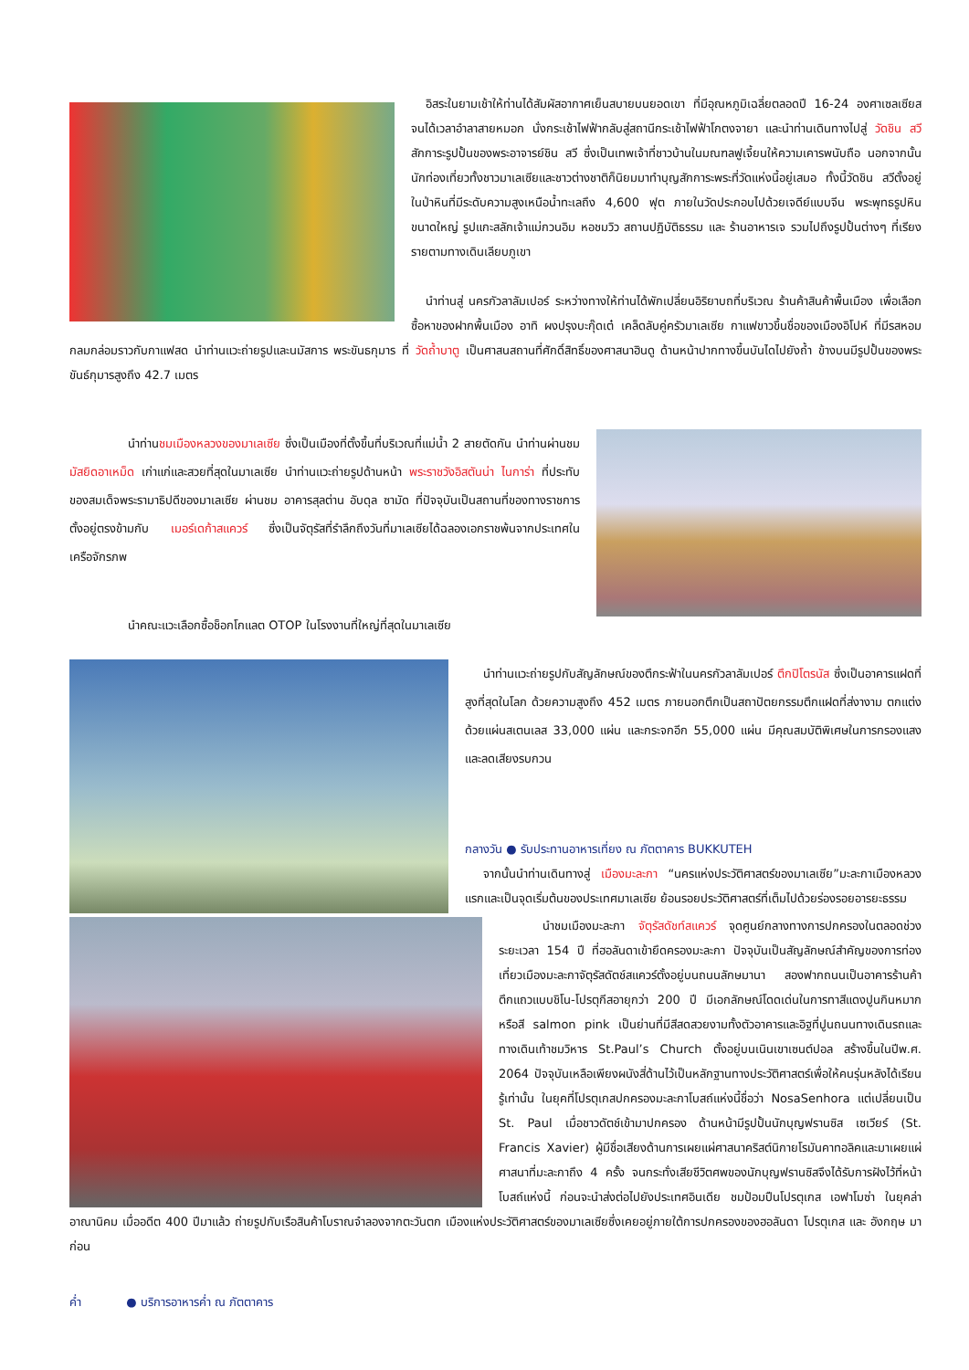อิสระในยามเช้าให้ท่านได้สัมผัสอากาศเย็นสบายบนยอดเขา ที่มีอุณหภูมิเฉลี่ยตลอดปี 16-24 องศาเซลเซียส จนได้เวลาอำลาสายหมอก นั่งกระเช้าไฟฟ้ากลับสู่สถานีกระเช้าไฟฟ้าโกตงจายา และนำท่านเดินทางไปสู่ วัดชิน สวี สักการะรูปปั้นของพระอาจารย์ชิน สวี ซึ่งเป็นเทพเจ้าที่ชาวบ้านในมณฑลฟูเจี้ยนให้ความเคารพนับถือ นอกจากนั้นนักท่องเที่ยวทั้งชาวมาเลเซียและชาวต่างชาติก็นิยมมาทำบุญสักการะพระที่วัดแห่งนี้อยู่เสมอ ทั้งนี้วัดชิน สวีตั้งอยู่ในป่าหินที่มีระดับความสูงเหนือน้ำทะเลถึง 4,600 ฟุต ภายในวัดประกอบไปด้วยเจดีย์แบบจีน พระพุทธรูปหินขนาดใหญ่ รูปแกะสลักเจ้าแม่กวนอิม หอชมวิว สถานปฏิบัติธรรม และ ร้านอาหารเจ รวมไปถึงรูปปั้นต่างๆ ที่เรียงรายตามทางเดินเลียบภูเขา
นำท่านสู่ นครกัวลาลัมเปอร์ ระหว่างทางให้ท่านได้พักเปลี่ยนอิริยาบถที่บริเวณ ร้านค้าสินค้าพื้นเมือง เพื่อเลือกซื้อหาของฝากพื้นเมือง อาทิ ผงปรุงบะกุ๊ดเต๋ เคล็ดลับคู่ครัวมาเลเซีย กาแฟขาวขึ้นชื่อของเมืองอิโปห์ ที่มีรสหอมกลมกล่อมราวกับกาแฟสด นำท่านแวะถ่ายรูปและนมัสการ พระขันธกุมาร ที่ วัดถ้ำบาตู เป็นศาสนสถานที่ศักดิ์สิทธิ์ของศาสนาฮินดู ด้านหน้าปากทางขึ้นบันไดไปยังถ้ำ ข้างบนมีรูปปั้นของพระขันธ์กุมารสูงถึง 42.7 เมตร
นำท่านชมเมืองหลวงของมาเลเซีย ซึ่งเป็นเมืองที่ตั้งขึ้นที่บริเวณที่แม่น้ำ 2 สายตัดกัน นำท่านผ่านชม มัสยิดอาเหม็ด เก่าแก่และสวยที่สุดในมาเลเซีย นำท่านแวะถ่ายรูปด้านหน้า พระราชวังอิสตันน่า ไนการ่า ที่ประทับของสมเด็จพระรามาธิปดีของมาเลเซีย ผ่านชม อาคารสุลต่าน อับดุล ซามัด ที่ปัจจุบันเป็นสถานที่ของทางราชการ ตั้งอยู่ตรงข้ามกับ เมอร์เดก้าสแควร์ ซึ่งเป็นจัตุรัสที่รำลึกถึงวันที่มาเลเซียได้ฉลองเอกราชพ้นจากประเทศในเครือจักรภพ
นำคณะแวะเลือกซื้อช็อกโกแลต OTOP ในโรงงานที่ใหญ่ที่สุดในมาเลเซีย
นำท่านแวะถ่ายรูปกับสัญลักษณ์ของตึกระฟ้าในนครกัวลาลัมเปอร์ ตึกปิโตรนัส ซึ่งเป็นอาคารแฝดที่สูงที่สุดในโลก ด้วยความสูงถึง 452 เมตร ภายนอกตึกเป็นสถาปัตยกรรมตึกแฝดที่ส่งางาม ตกแต่งด้วยแผ่นสเตนเลส 33,000 แผ่น และกระจกอีก 55,000 แผ่น มีคุณสมบัติพิเศษในการกรองแสงและลดเสียงรบกวน
กลางวัน ● รับประทานอาหารเที่ยง ณ ภัตตาคาร BUKKUTEH
จากนั้นนำท่านเดินทางสู่ เมืองมะละกา “นครแห่งประวัติศาสตร์ของมาเลเซีย”มะละกาเมืองหลวงแรกและเป็นจุดเริ่มต้นของประเทศมาเลเซีย ย้อนรอยประวัติศาสตร์ที่เต็มไปด้วยร่องรอยอารยะธรรม
นำชมเมืองมะละกา จัตุรัสดัชท์สแควร์ จุดศูนย์กลางทางการปกครองในตลอดช่วงระยะเวลา 154 ปี ที่ฮอลันดาเข้ายึดครองมะละกา ปัจจุบันเป็นสัญลักษณ์สำคัญของการท่องเที่ยวเมืองมะละกาจัตุรัสดัตช์สแควร์ตั้งอยู่บนถนนลักษมานา สองฟากถนนเป็นอาคารร้านค้าตึกแถวแบบชิโน-โปรตุกีสอายุกว่า 200 ปี มีเอกลักษณ์โดดเด่นในการทาสีแดงปูนกินหมาก หรือสี salmon pink เป็นย่านที่มีสีสดสวยงามทั้งตัวอาคารและอิฐที่ปูนถนนทางเดินรถและทางเดินเท้าชมวิหาร St.Paul’s Church ตั้งอยู่บนเนินเขาเซนต์ปอล สร้างขึ้นในปีพ.ศ. 2064 ปัจจุบันเหลือเพียงผนังสี่ด้านไว้เป็นหลักฐานทางประวัติศาสตร์เพื่อให้คนรุ่นหลังได้เรียนรู้เท่านั้น ในยุคที่โปรตุเกสปกครองมะละกาโบสถ์แห่งนี้ชื่อว่า NosaSenhora แต่เปลี่ยนเป็น St. Paul เมื่อชาวดัตช์เข้ามาปกครอง ด้านหน้ามีรูปปั้นนักบุญฟรานซิส เซเวียร์ (St. Francis Xavier) ผู้มีชื่อเสียงด้านการเผยแผ่ศาสนาคริสต์นิกายโรมันคาทอลิคและมาเผยแผ่ศาสนาที่มะละกาถึง 4 ครั้ง จนกระทั่งเสียชีวิตศพของนักบุญฟรานซิสจึงได้รับการฝังไว้ที่หน้าโบสถ์แห่งนี้ ก่อนจะนำส่งต่อไปยังประเทศอินเดีย ชมป้อมปืนโปรตุเกส เอฟาโมซ่า ในยุคล่าอาณานิคม เมื่ออดีต 400 ปีมาแล้ว ถ่ายรูปกับเรือสินค้าโบราณจำลองจากตะวันตก เมืองแห่งประวัติศาสตร์ของมาเลเซียซึ่งเคยอยู่ภายใต้การปกครองของฮอลันดา โปรตุเกส และ อังกฤษ มาก่อน
ค่ำ ● บริการอาหารค่ำ ณ ภัตตาคาร